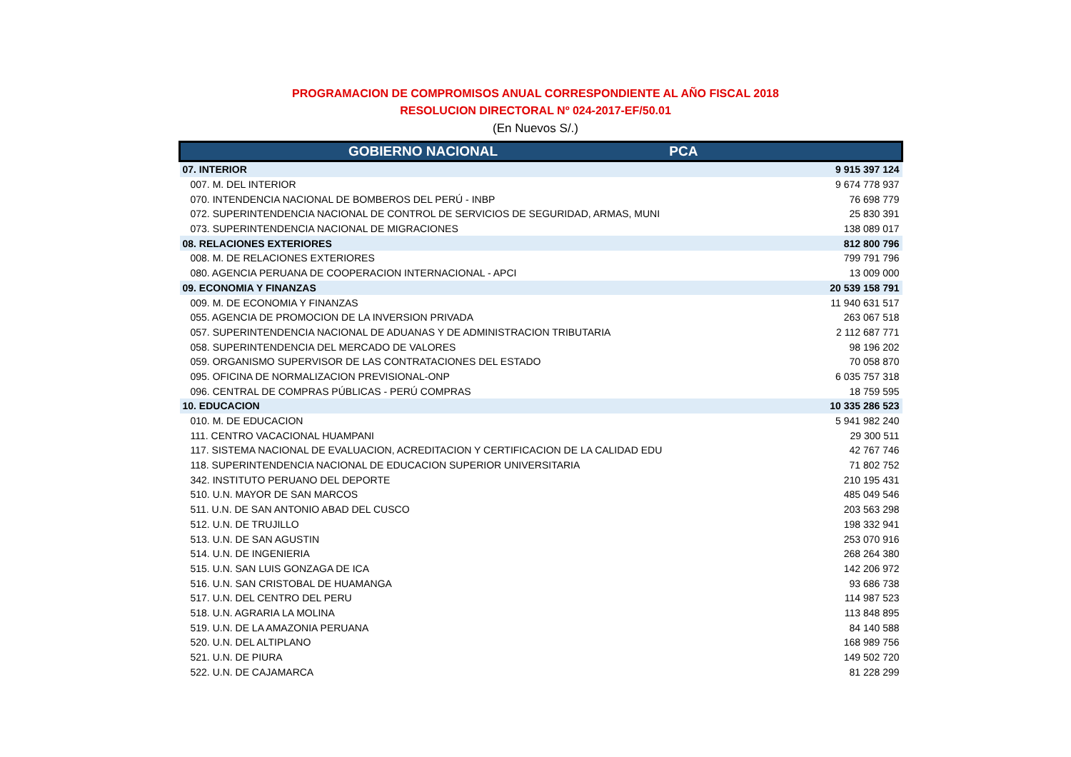PROGRAMACION DE COMPROMISOS ANUAL CORRESPONDIENTE AL AÑO FISCAL 2018
RESOLUCION DIRECTORAL Nº 024-2017-EF/50.01
(En Nuevos S/.)
| GOBIERNO NACIONAL | PCA |
| --- | --- |
| 07. INTERIOR | 9 915 397 124 |
| 007. M. DEL INTERIOR | 9 674 778 937 |
| 070. INTENDENCIA NACIONAL DE BOMBEROS DEL PERÚ - INBP | 76 698 779 |
| 072. SUPERINTENDENCIA NACIONAL DE CONTROL DE SERVICIOS DE SEGURIDAD, ARMAS, MUNI | 25 830 391 |
| 073. SUPERINTENDENCIA NACIONAL DE MIGRACIONES | 138 089 017 |
| 08. RELACIONES EXTERIORES | 812 800 796 |
| 008. M. DE RELACIONES EXTERIORES | 799 791 796 |
| 080. AGENCIA PERUANA DE COOPERACION INTERNACIONAL - APCI | 13 009 000 |
| 09. ECONOMIA Y FINANZAS | 20 539 158 791 |
| 009. M. DE ECONOMIA Y FINANZAS | 11 940 631 517 |
| 055. AGENCIA DE PROMOCION DE LA INVERSION PRIVADA | 263 067 518 |
| 057. SUPERINTENDENCIA NACIONAL DE ADUANAS Y DE ADMINISTRACION TRIBUTARIA | 2 112 687 771 |
| 058. SUPERINTENDENCIA DEL MERCADO DE VALORES | 98 196 202 |
| 059. ORGANISMO SUPERVISOR DE LAS CONTRATACIONES DEL ESTADO | 70 058 870 |
| 095. OFICINA DE NORMALIZACION PREVISIONAL-ONP | 6 035 757 318 |
| 096. CENTRAL DE COMPRAS PÚBLICAS - PERÚ COMPRAS | 18 759 595 |
| 10. EDUCACION | 10 335 286 523 |
| 010. M. DE EDUCACION | 5 941 982 240 |
| 111. CENTRO VACACIONAL HUAMPANI | 29 300 511 |
| 117. SISTEMA NACIONAL DE EVALUACION, ACREDITACION Y CERTIFICACION DE LA CALIDAD EDU | 42 767 746 |
| 118. SUPERINTENDENCIA NACIONAL DE EDUCACION SUPERIOR UNIVERSITARIA | 71 802 752 |
| 342. INSTITUTO PERUANO DEL DEPORTE | 210 195 431 |
| 510. U.N. MAYOR DE SAN MARCOS | 485 049 546 |
| 511. U.N. DE SAN ANTONIO ABAD DEL CUSCO | 203 563 298 |
| 512. U.N. DE TRUJILLO | 198 332 941 |
| 513. U.N. DE SAN AGUSTIN | 253 070 916 |
| 514. U.N. DE INGENIERIA | 268 264 380 |
| 515. U.N. SAN LUIS GONZAGA DE ICA | 142 206 972 |
| 516. U.N. SAN CRISTOBAL DE HUAMANGA | 93 686 738 |
| 517. U.N. DEL CENTRO DEL PERU | 114 987 523 |
| 518. U.N. AGRARIA LA MOLINA | 113 848 895 |
| 519. U.N. DE LA AMAZONIA PERUANA | 84 140 588 |
| 520. U.N. DEL ALTIPLANO | 168 989 756 |
| 521. U.N. DE PIURA | 149 502 720 |
| 522. U.N. DE CAJAMARCA | 81 228 299 |